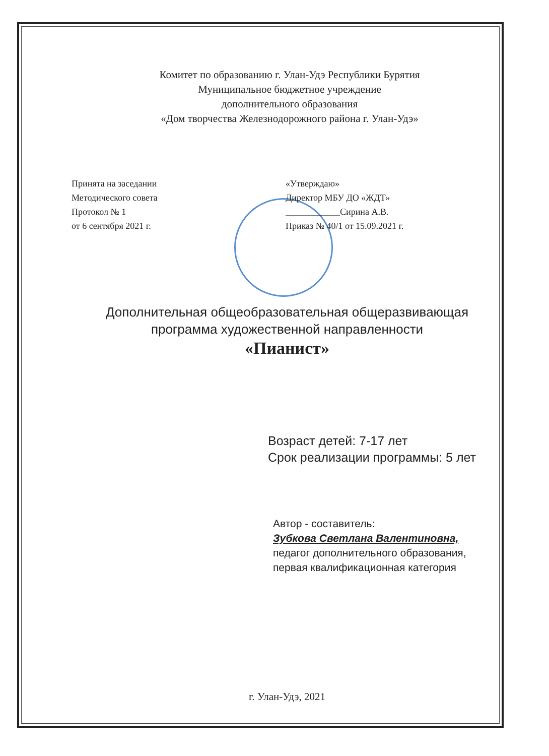Комитет по образованию г. Улан-Удэ Республики Бурятия
Муниципальное бюджетное учреждение
дополнительного образования
«Дом творчества Железнодорожного района г. Улан-Удэ»
Принята на заседании
Методического совета
Протокол № 1
от 6 сентября 2021 г.
«Утверждаю»
Директор МБУ ДО «ЖДТ»
____________Сирина А.В.
Приказ № 40/1 от 15.09.2021 г.
Дополнительная общеобразовательная общеразвивающая
программа художественной направленности
«Пианист»
Возраст детей: 7-17 лет
Срок реализации программы: 5 лет
Автор - составитель:
Зубкова Светлана Валентиновна,
педагог дополнительного образования,
первая квалификационная категория
г. Улан-Удэ, 2021